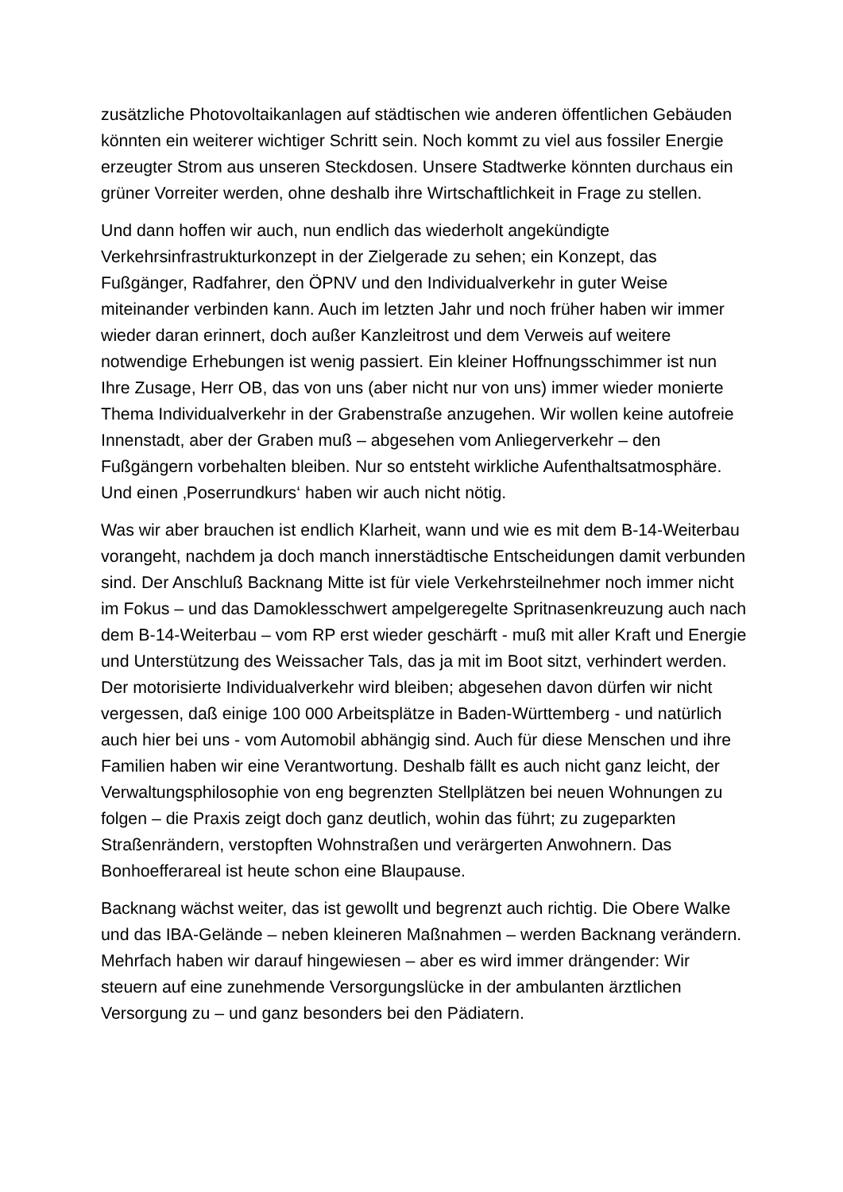zusätzliche Photovoltaikanlagen auf städtischen wie anderen öffentlichen Gebäuden könnten ein weiterer wichtiger Schritt sein. Noch kommt zu viel aus fossiler Energie erzeugter Strom aus unseren Steckdosen. Unsere Stadtwerke könnten durchaus ein grüner Vorreiter werden, ohne deshalb ihre Wirtschaftlichkeit in Frage zu stellen.
Und dann hoffen wir auch, nun endlich das wiederholt angekündigte Verkehrsinfrastrukturkonzept in der Zielgerade zu sehen; ein Konzept, das Fußgänger, Radfahrer, den ÖPNV und den Individualverkehr in guter Weise miteinander verbinden kann. Auch im letzten Jahr und noch früher haben wir immer wieder daran erinnert, doch außer Kanzleitrost und dem Verweis auf weitere notwendige Erhebungen ist wenig passiert. Ein kleiner Hoffnungsschimmer ist nun Ihre Zusage, Herr OB, das von uns (aber nicht nur von uns) immer wieder monierte Thema Individualverkehr in der Grabenstraße anzugehen. Wir wollen keine autofreie Innenstadt, aber der Graben muß – abgesehen vom Anliegerverkehr – den Fußgängern vorbehalten bleiben. Nur so entsteht wirkliche Aufenthaltsatmosphäre. Und einen ‚Poserrundkurs‘ haben wir auch nicht nötig.
Was wir aber brauchen ist endlich Klarheit, wann und wie es mit dem B-14-Weiterbau vorangeht, nachdem ja doch manch innerstädtische Entscheidungen damit verbunden sind. Der Anschluß Backnang Mitte ist für viele Verkehrsteilnehmer noch immer nicht im Fokus – und das Damoklesschwert ampelgeregelte Spritnasenkreuzung auch nach dem B-14-Weiterbau – vom RP erst wieder geschärft - muß mit aller Kraft und Energie und Unterstützung des Weissacher Tals, das ja mit im Boot sitzt, verhindert werden. Der motorisierte Individualverkehr wird bleiben; abgesehen davon dürfen wir nicht vergessen, daß einige 100 000 Arbeitsplätze in Baden-Württemberg - und natürlich auch hier bei uns - vom Automobil abhängig sind. Auch für diese Menschen und ihre Familien haben wir eine Verantwortung. Deshalb fällt es auch nicht ganz leicht, der Verwaltungsphilosophie von eng begrenzten Stellplätzen bei neuen Wohnungen zu folgen – die Praxis zeigt doch ganz deutlich, wohin das führt; zu zugeparkten Straßenrändern, verstopften Wohnstraßen und verärgerten Anwohnern. Das Bonhoefferareal ist heute schon eine Blaupause.
Backnang wächst weiter, das ist gewollt und begrenzt auch richtig. Die Obere Walke und das IBA-Gelände – neben kleineren Maßnahmen – werden Backnang verändern. Mehrfach haben wir darauf hingewiesen – aber es wird immer drängender: Wir steuern auf eine zunehmende Versorgungslücke in der ambulanten ärztlichen Versorgung zu – und ganz besonders bei den Pädiatern.